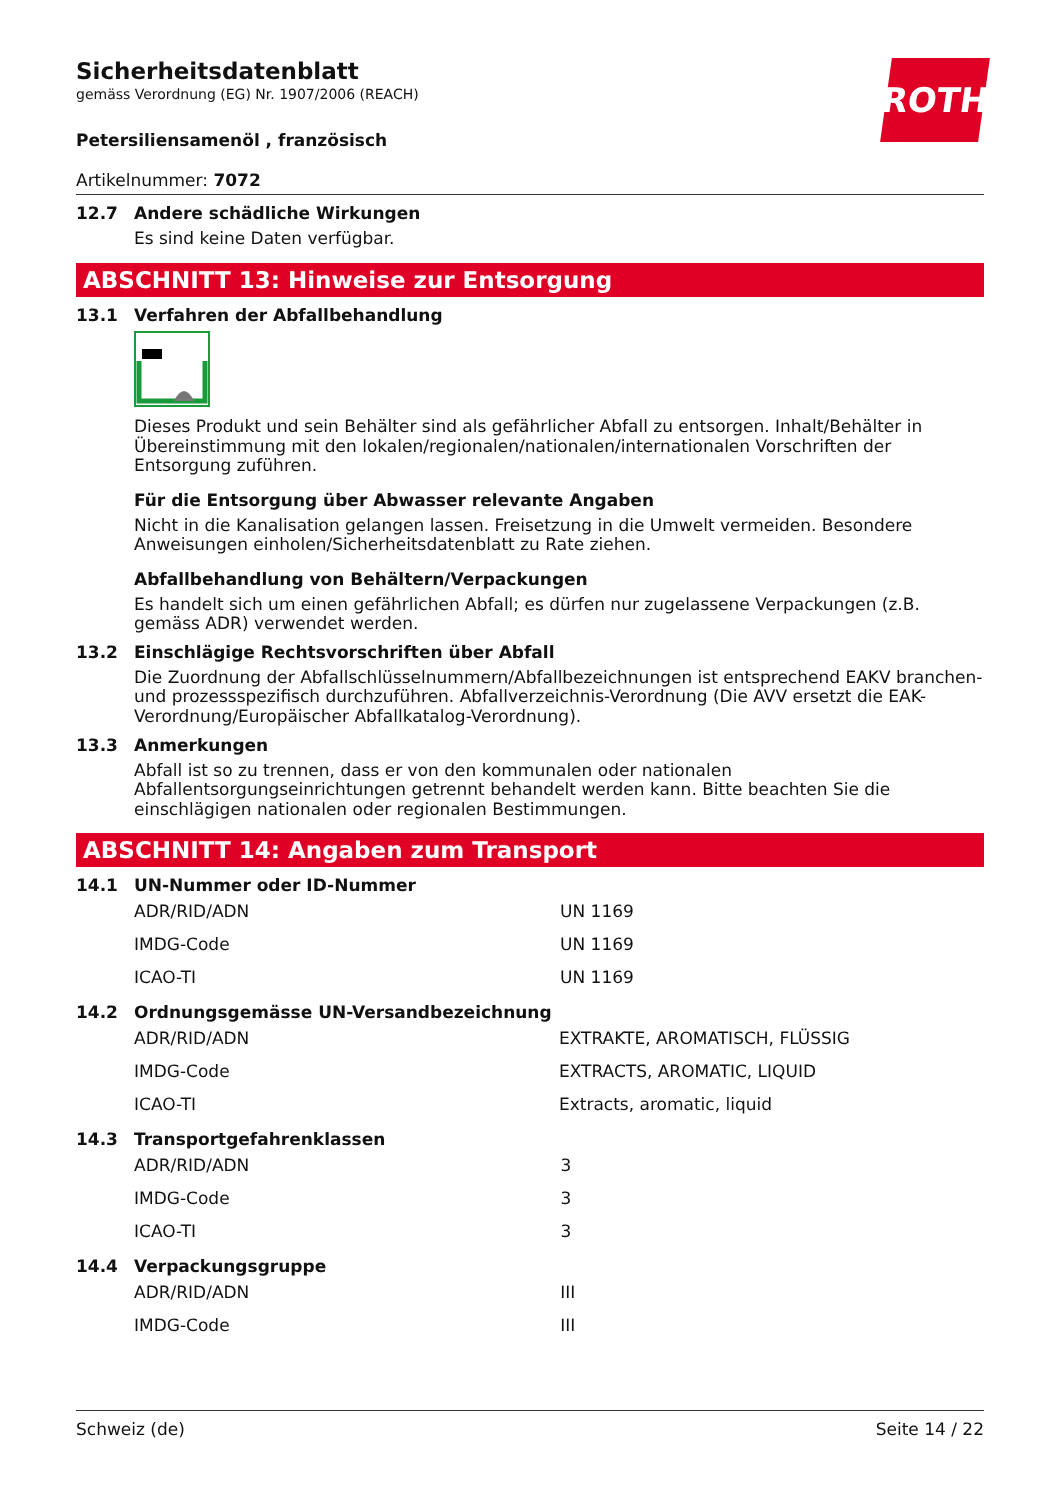ROTH
Sicherheitsdatenblatt
gemäss Verordnung (EG) Nr. 1907/2006 (REACH)
Petersiliensamenöl , französisch
Artikelnummer: 7072
12.7 Andere schädliche Wirkungen
Es sind keine Daten verfügbar.
ABSCHNITT 13: Hinweise zur Entsorgung
13.1 Verfahren der Abfallbehandlung
Dieses Produkt und sein Behälter sind als gefährlicher Abfall zu entsorgen. Inhalt/Behälter in Übereinstimmung mit den lokalen/regionalen/nationalen/internationalen Vorschriften der Entsorgung zuführen.
Für die Entsorgung über Abwasser relevante Angaben
Nicht in die Kanalisation gelangen lassen. Freisetzung in die Umwelt vermeiden. Besondere Anweisungen einholen/Sicherheitsdatenblatt zu Rate ziehen.
Abfallbehandlung von Behältern/Verpackungen
Es handelt sich um einen gefährlichen Abfall; es dürfen nur zugelassene Verpackungen (z.B. gemäss ADR) verwendet werden.
13.2 Einschlägige Rechtsvorschriften über Abfall
Die Zuordnung der Abfallschlüsselnummern/Abfallbezeichnungen ist entsprechend EAKV branchen- und prozessspezifisch durchzuführen. Abfallverzeichnis-Verordnung (Die AVV ersetzt die EAK-Verordnung/Europäischer Abfallkatalog-Verordnung).
13.3 Anmerkungen
Abfall ist so zu trennen, dass er von den kommunalen oder nationalen Abfallentsorgungseinrichtungen getrennt behandelt werden kann. Bitte beachten Sie die einschlägigen nationalen oder regionalen Bestimmungen.
ABSCHNITT 14: Angaben zum Transport
14.1 UN-Nummer oder ID-Nummer
| ADR/RID/ADN | UN 1169 |
| IMDG-Code | UN 1169 |
| ICAO-TI | UN 1169 |
14.2 Ordnungsgemässe UN-Versandbezeichnung
| ADR/RID/ADN | EXTRAKTE, AROMATISCH, FLÜSSIG |
| IMDG-Code | EXTRACTS, AROMATIC, LIQUID |
| ICAO-TI | Extracts, aromatic, liquid |
14.3 Transportgefahrenklassen
| ADR/RID/ADN | 3 |
| IMDG-Code | 3 |
| ICAO-TI | 3 |
14.4 Verpackungsgruppe
| ADR/RID/ADN | III |
| IMDG-Code | III |
Schweiz (de) Seite 14 / 22